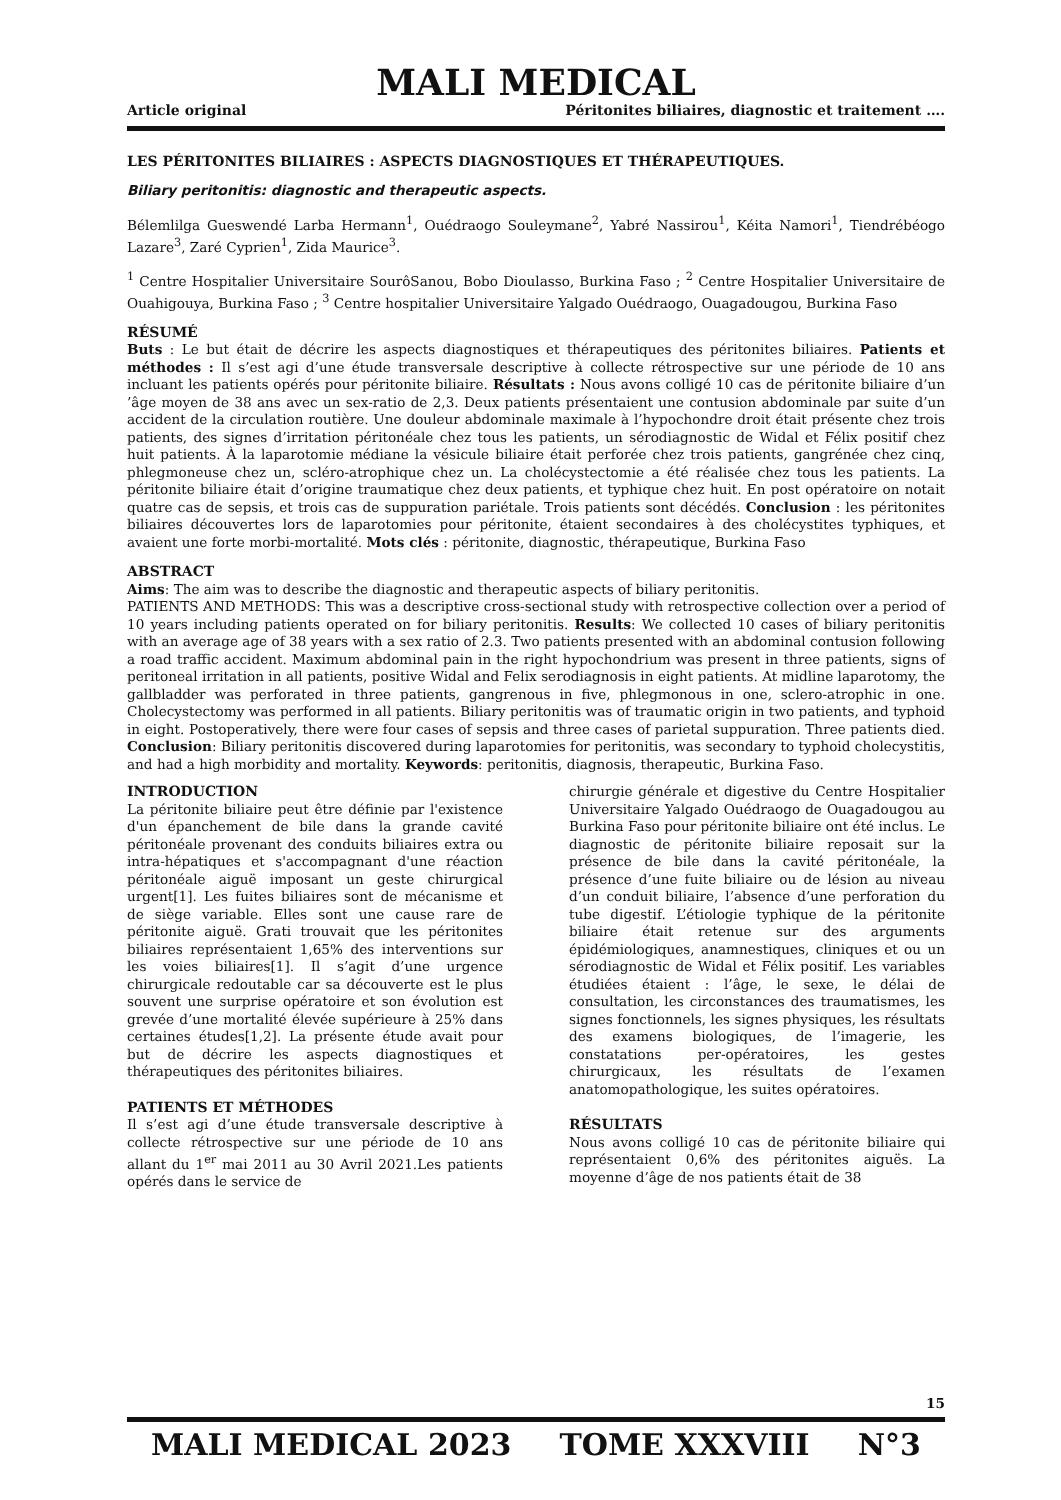MALI MEDICAL
Article original Péritonites biliaires, diagnostic et traitement ….
LES PÉRITONITES BILIAIRES : ASPECTS DIAGNOSTIQUES ET THÉRAPEUTIQUES.
Biliary peritonitis: diagnostic and therapeutic aspects.
Bélemlilga Gueswendé Larba Hermann<sup>1</sup>, Ouédraogo Souleymane<sup>2</sup>, Yabré Nassirou<sup>1</sup>, Kéita Namori<sup>1</sup>, Tiendrébéogo Lazare<sup>3</sup>, Zaré Cyprien<sup>1</sup>, Zida Maurice<sup>3</sup>.
<sup>1</sup> Centre Hospitalier Universitaire SourôSanou, Bobo Dioulasso, Burkina Faso ; <sup>2</sup> Centre Hospitalier Universitaire de Ouahigouya, Burkina Faso ; <sup>3</sup> Centre hospitalier Universitaire Yalgado Ouédraogo, Ouagadougou, Burkina Faso
RÉSUMÉ
Buts : Le but était de décrire les aspects diagnostiques et thérapeutiques des péritonites biliaires. Patients et méthodes : Il s’est agi d’une étude transversale descriptive à collecte rétrospective sur une période de 10 ans incluant les patients opérés pour péritonite biliaire. Résultats : Nous avons colligé 10 cas de péritonite biliaire d’un ’âge moyen de 38 ans avec un sex-ratio de 2,3. Deux patients présentaient une contusion abdominale par suite d’un accident de la circulation routière. Une douleur abdominale maximale à l’hypochondre droit était présente chez trois patients, des signes d’irritation péritonéale chez tous les patients, un sérodiagnostic de Widal et Félix positif chez huit patients. À la laparotomie médiane la vésicule biliaire était perforée chez trois patients, gangrénée chez cinq, phlegmoneuse chez un, scléro-atrophique chez un. La cholécystectomie a été réalisée chez tous les patients. La péritonite biliaire était d’origine traumatique chez deux patients, et typhique chez huit. En post opératoire on notait quatre cas de sepsis, et trois cas de suppuration pariétale. Trois patients sont décédés. Conclusion : les péritonites biliaires découvertes lors de laparotomies pour péritonite, étaient secondaires à des cholécystites typhiques, et avaient une forte morbi-mortalité. Mots clés : péritonite, diagnostic, thérapeutique, Burkina Faso
ABSTRACT
Aims: The aim was to describe the diagnostic and therapeutic aspects of biliary peritonitis.
PATIENTS AND METHODS: This was a descriptive cross-sectional study with retrospective collection over a period of 10 years including patients operated on for biliary peritonitis. Results: We collected 10 cases of biliary peritonitis with an average age of 38 years with a sex ratio of 2.3. Two patients presented with an abdominal contusion following a road traffic accident. Maximum abdominal pain in the right hypochondrium was present in three patients, signs of peritoneal irritation in all patients, positive Widal and Felix serodiagnosis in eight patients. At midline laparotomy, the gallbladder was perforated in three patients, gangrenous in five, phlegmonous in one, sclero-atrophic in one. Cholecystectomy was performed in all patients. Biliary peritonitis was of traumatic origin in two patients, and typhoid in eight. Postoperatively, there were four cases of sepsis and three cases of parietal suppuration. Three patients died. Conclusion: Biliary peritonitis discovered during laparotomies for peritonitis, was secondary to typhoid cholecystitis, and had a high morbidity and mortality. Keywords: peritonitis, diagnosis, therapeutic, Burkina Faso.
INTRODUCTION
La péritonite biliaire peut être définie par l'existence d'un épanchement de bile dans la grande cavité péritonéale provenant des conduits biliaires extra ou intra-hépatiques et s'accompagnant d'une réaction péritonéale aiguë imposant un geste chirurgical urgent[1]. Les fuites biliaires sont de mécanisme et de siège variable. Elles sont une cause rare de péritonite aiguë. Grati trouvait que les péritonites biliaires représentaient 1,65% des interventions sur les voies biliaires[1]. Il s’agit d’une urgence chirurgicale redoutable car sa découverte est le plus souvent une surprise opératoire et son évolution est grevée d’une mortalité élevée supérieure à 25% dans certaines études[1,2]. La présente étude avait pour but de décrire les aspects diagnostiques et thérapeutiques des péritonites biliaires.
PATIENTS ET MÉTHODES
Il s’est agi d’une étude transversale descriptive à collecte rétrospective sur une période de 10 ans allant du 1<sup>er</sup> mai 2011 au 30 Avril 2021.Les patients opérés dans le service de
chirurgie générale et digestive du Centre Hospitalier Universitaire Yalgado Ouédraogo de Ouagadougou au Burkina Faso pour péritonite biliaire ont été inclus. Le diagnostic de péritonite biliaire reposait sur la présence de bile dans la cavité péritonéale, la présence d’une fuite biliaire ou de lésion au niveau d’un conduit biliaire, l’absence d’une perforation du tube digestif. L’étiologie typhique de la péritonite biliaire était retenue sur des arguments épidémiologiques, anamnestiques, cliniques et ou un sérodiagnostic de Widal et Félix positif. Les variables étudiées étaient : l’âge, le sexe, le délai de consultation, les circonstances des traumatismes, les signes fonctionnels, les signes physiques, les résultats des examens biologiques, de l’imagerie, les constatations per-opératoires, les gestes chirurgicaux, les résultats de l’examen anatomopathologique, les suites opératoires.
RÉSULTATS
Nous avons colligé 10 cas de péritonite biliaire qui représentaient 0,6% des péritonites aiguës. La moyenne d’âge de nos patients était de 38
15
MALI MEDICAL 2023 TOME XXXVIII N°3